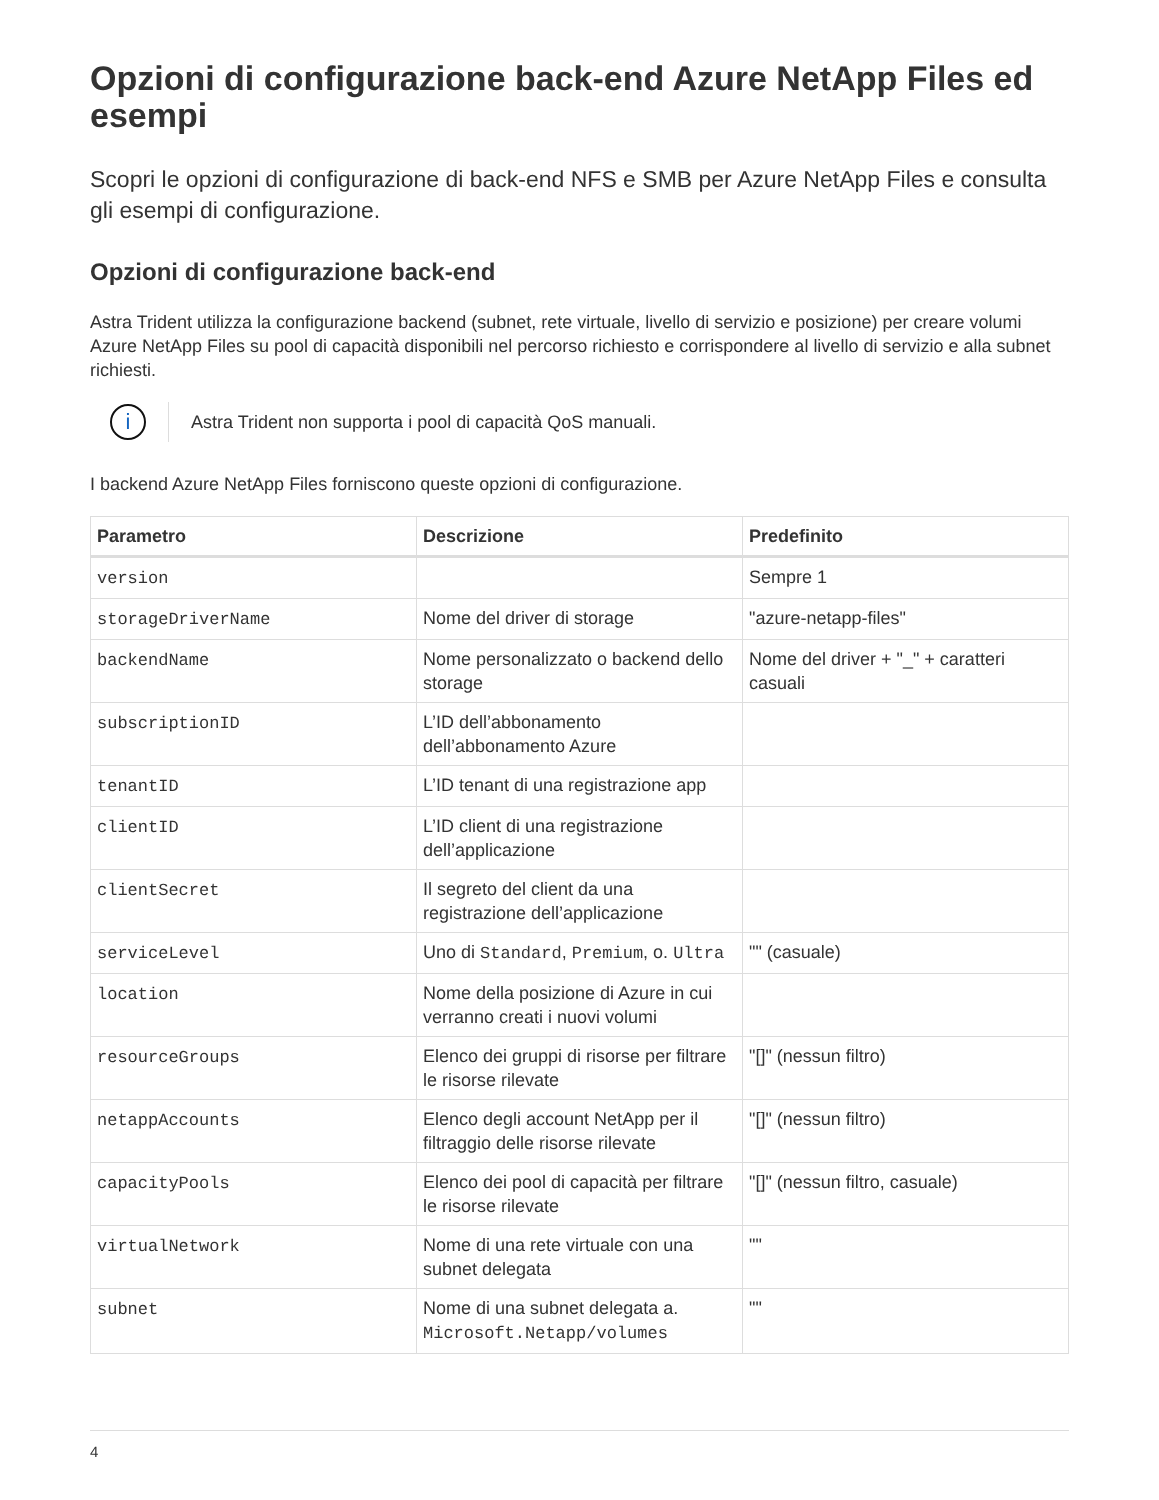Opzioni di configurazione back-end Azure NetApp Files ed esempi
Scopri le opzioni di configurazione di back-end NFS e SMB per Azure NetApp Files e consulta gli esempi di configurazione.
Opzioni di configurazione back-end
Astra Trident utilizza la configurazione backend (subnet, rete virtuale, livello di servizio e posizione) per creare volumi Azure NetApp Files su pool di capacità disponibili nel percorso richiesto e corrispondere al livello di servizio e alla subnet richiesti.
i
Astra Trident non supporta i pool di capacità QoS manuali.
I backend Azure NetApp Files forniscono queste opzioni di configurazione.
| Parametro | Descrizione | Predefinito |
| --- | --- | --- |
| version | | Sempre 1 |
| storageDriverName | Nome del driver di storage | "azure-netapp-files" |
| backendName | Nome personalizzato o backend dello storage | Nome del driver + "_" + caratteri casuali |
| subscriptionID | L’ID dell’abbonamento dell’abbonamento Azure | |
| tenantID | L’ID tenant di una registrazione app | |
| clientID | L’ID client di una registrazione dell’applicazione | |
| clientSecret | Il segreto del client da una registrazione dell’applicazione | |
| serviceLevel | Uno di Standard , Premium , o. Ultra | "" (casuale) |
| location | Nome della posizione di Azure in cui verranno creati i nuovi volumi | |
| resourceGroups | Elenco dei gruppi di risorse per filtrare le risorse rilevate | "[]" (nessun filtro) |
| netappAccounts | Elenco degli account NetApp per il filtraggio delle risorse rilevate | "[]" (nessun filtro) |
| capacityPools | Elenco dei pool di capacità per filtrare le risorse rilevate | "[]" (nessun filtro, casuale) |
| virtualNetwork | Nome di una rete virtuale con una subnet delegata | "" |
| subnet | Nome di una subnet delegata a. Microsoft.Netapp/volumes | "" |
4